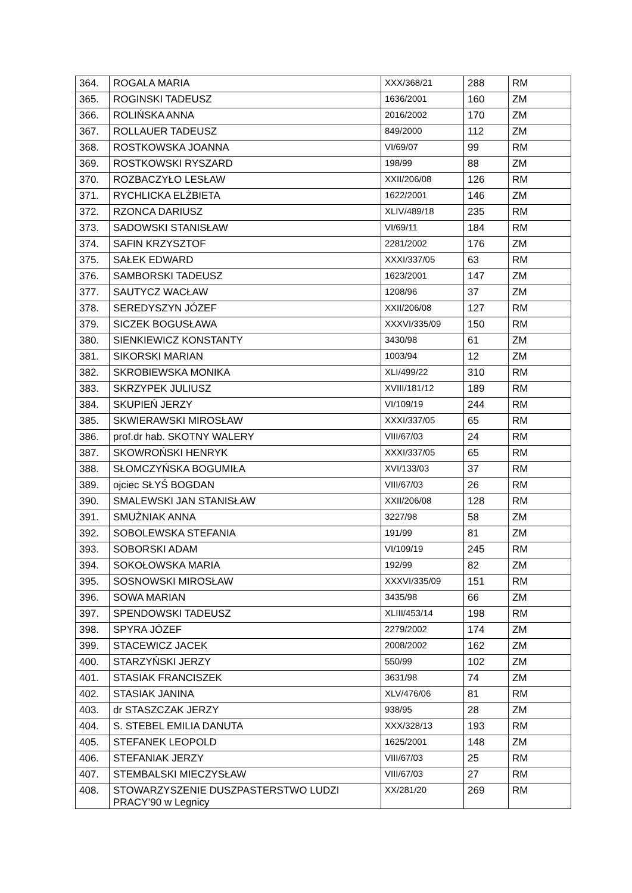| 364. | ROGALA MARIA | XXX/368/21 | 288 | RM |
| 365. | ROGINSKI TADEUSZ | 1636/2001 | 160 | ZM |
| 366. | ROLIŃSKA ANNA | 2016/2002 | 170 | ZM |
| 367. | ROLLAUER TADEUSZ | 849/2000 | 112 | ZM |
| 368. | ROSTKOWSKA JOANNA | VI/69/07 | 99 | RM |
| 369. | ROSTKOWSKI RYSZARD | 198/99 | 88 | ZM |
| 370. | ROZBACZYŁO LESŁAW | XXII/206/08 | 126 | RM |
| 371. | RYCHLICKA ELŻBIETA | 1622/2001 | 146 | ZM |
| 372. | RZONCA DARIUSZ | XLIV/489/18 | 235 | RM |
| 373. | SADOWSKI STANISŁAW | VI/69/11 | 184 | RM |
| 374. | SAFIN KRZYSZTOF | 2281/2002 | 176 | ZM |
| 375. | SAŁEK EDWARD | XXXI/337/05 | 63 | RM |
| 376. | SAMBORSKI TADEUSZ | 1623/2001 | 147 | ZM |
| 377. | SAUTYCZ WACŁAW | 1208/96 | 37 | ZM |
| 378. | SEREDYSZYN JÓZEF | XXII/206/08 | 127 | RM |
| 379. | SICZEK BOGUSŁAWA | XXXVI/335/09 | 150 | RM |
| 380. | SIENKIEWICZ KONSTANTY | 3430/98 | 61 | ZM |
| 381. | SIKORSKI MARIAN | 1003/94 | 12 | ZM |
| 382. | SKROBIEWSKA MONIKA | XLI/499/22 | 310 | RM |
| 383. | SKRZYPEK JULIUSZ | XVIII/181/12 | 189 | RM |
| 384. | SKUPIEŃ JERZY | VI/109/19 | 244 | RM |
| 385. | SKWIERAWSKI MIROSŁAW | XXXI/337/05 | 65 | RM |
| 386. | prof.dr hab. SKOTNY WALERY | VIII/67/03 | 24 | RM |
| 387. | SKOWROŃSKI HENRYK | XXXI/337/05 | 65 | RM |
| 388. | SŁOMCZYŃSKA BOGUMIŁA | XVI/133/03 | 37 | RM |
| 389. | ojciec SŁYŚ BOGDAN | VIII/67/03 | 26 | RM |
| 390. | SMALEWSKI JAN STANISŁAW | XXII/206/08 | 128 | RM |
| 391. | SMUŻNIAK ANNA | 3227/98 | 58 | ZM |
| 392. | SOBOLEWSKA STEFANIA | 191/99 | 81 | ZM |
| 393. | SOBORSKI ADAM | VI/109/19 | 245 | RM |
| 394. | SOKOŁOWSKA MARIA | 192/99 | 82 | ZM |
| 395. | SOSNOWSKI MIROSŁAW | XXXVI/335/09 | 151 | RM |
| 396. | SOWA MARIAN | 3435/98 | 66 | ZM |
| 397. | SPENDOWSKI TADEUSZ | XLIII/453/14 | 198 | RM |
| 398. | SPYRA JÓZEF | 2279/2002 | 174 | ZM |
| 399. | STACEWICZ JACEK | 2008/2002 | 162 | ZM |
| 400. | STARZYŃSKI JERZY | 550/99 | 102 | ZM |
| 401. | STASIAK FRANCISZEK | 3631/98 | 74 | ZM |
| 402. | STASIAK JANINA | XLV/476/06 | 81 | RM |
| 403. | dr STASZCZAK JERZY | 938/95 | 28 | ZM |
| 404. | S. STEBEL EMILIA DANUTA | XXX/328/13 | 193 | RM |
| 405. | STEFANEK LEOPOLD | 1625/2001 | 148 | ZM |
| 406. | STEFANIAK JERZY | VIII/67/03 | 25 | RM |
| 407. | STEMBALSKI MIECZYSŁAW | VIII/67/03 | 27 | RM |
| 408. | STOWARZYSZENIE DUSZPASTERSTWO LUDZI PRACY’90 w Legnicy | XX/281/20 | 269 | RM |